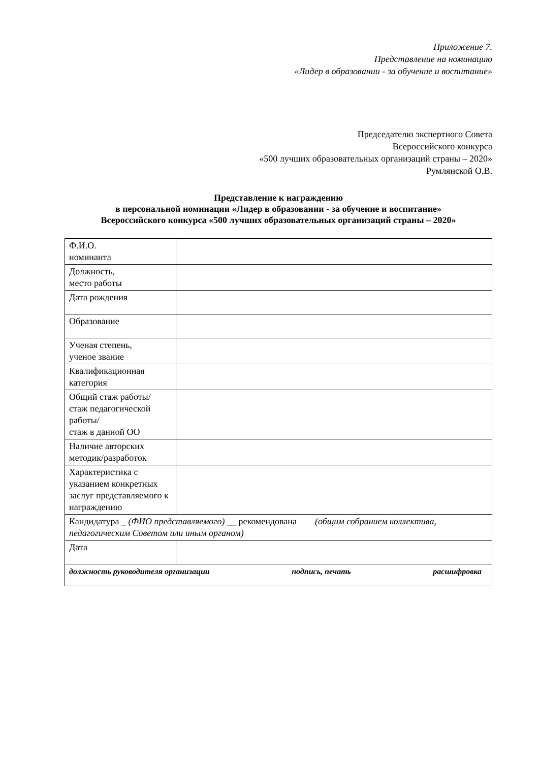Приложение 7.
Представление на номинацию
«Лидер в образовании - за обучение и воспитание»
Председателю экспертного Совета
Всероссийского конкурса
«500 лучших образовательных организаций страны – 2020»
Румлянской О.В.
Представление к награждению
в персональной номинации «Лидер в образовании - за обучение и воспитание»
Всероссийского конкурса «500 лучших образовательных организаций страны – 2020»
| Ф.И.О. номинанта | |
| Должность, место работы | |
| Дата рождения | |
| Образование | |
| Ученая степень, ученое звание | |
| Квалификационная категория | |
| Общий стаж работы/ стаж педагогической работы/ стаж в данной ОО | |
| Наличие авторских методик/разработок | |
| Характеристика с указанием конкретных заслуг представляемого к награждению | |
| Кандидатура _ (ФИО представляемого) __ рекомендована (общим собранием коллектива, педагогическим Советом или иным органом) | |
| Дата | |
| должность руководителя организации подпись, печать расшифровка | |